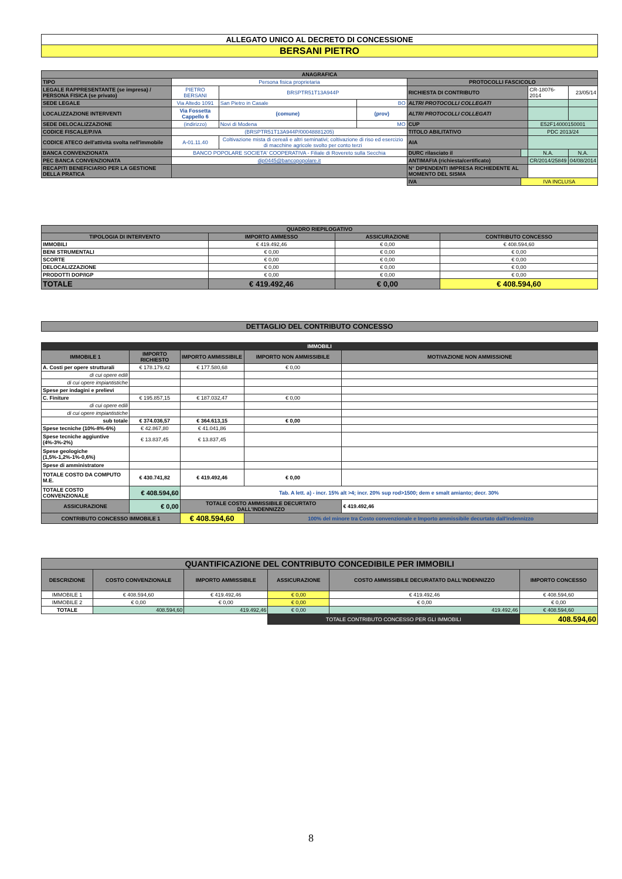| ALLEGATO UNICO AL DECRETO DI CONCESSIONE |
| BERSANI PIETRO |
| ANAGRAFICA | | | | | | | |
| --- | --- | --- | --- | --- | --- | --- | --- |
| TIPO | Persona fisica proprietaria | | | PROTOCOLLI FASCICOLO | | | |
| LEGALE RAPPRESENTANTE (se impresa) / PERSONA FISICA (se privato) | PIETRO BERSANI | BRSPTR51T13A944P | | RICHIESTA DI CONTRIBUTO | | CR-18076-2014 | 23/05/14 |
| SEDE LEGALE | Via Altedo 1091 | San Pietro in Casale | BO | ALTRI PROTOCOLLI COLLEGATI | | | |
| LOCALIZZAZIONE INTERVENTI | Via Fossetta Cappello 6 | (comune) | (prov) | ALTRI PROTOCOLLI COLLEGATI | | | |
| SEDE DELOCALIZZAZIONE | (indirizzo) | Novi di Modena | MO | CUP | | E52F14000150001 | |
| CODICE FISCALE/P.IVA | (BRSPTR51T13A944P/00048881205) | | | TITOLO ABILITATIVO | | PDC 2013/24 | |
| CODICE ATECO dell'attività svolta nell'immobile | A-01.11.40 | Coltivazione mista di cereali e altri seminativi; coltivazione di riso ed esercizio di macchine agricole svolto per conto terzi | | AIA | | | |
| BANCA CONVENZIONATA | BANCO POPOLARE SOCIETA' COOPERATIVA - Filiale di Rovereto sulla Secchia | | | DURC rilasciato il | | N.A. | N.A. |
| PEC BANCA CONVENZIONATA | dip0445@bancopopolare.it | | | ANTIMAFIA (richiesta/certificato) | | CR/2014/25849 | 04/08/2014 |
| RECAPITI BENEFICIARIO PER LA GESTIONE DELLA PRATICA | | | | N° DIPENDENTI IMPRESA RICHIEDENTE AL MOMENTO DEL SISMA | | | |
| | | | | IVA | IVA INCLUSA | | |
| QUADRO RIEPILOGATIVO | | | |
| --- | --- | --- | --- |
| TIPOLOGIA DI INTERVENTO | IMPORTO AMMESSO | ASSICURAZIONE | CONTRIBUTO CONCESSO |
| IMMOBILI | € 419.492,46 | € 0,00 | € 408.594,60 |
| BENI STRUMENTALI | € 0,00 | € 0,00 | € 0,00 |
| SCORTE | € 0,00 | € 0,00 | € 0,00 |
| DELOCALIZZAZIONE | € 0,00 | € 0,00 | € 0,00 |
| PRODOTTI DOP/IGP | € 0,00 | € 0,00 | € 0,00 |
| TOTALE | € 419.492,46 | € 0,00 | € 408.594,60 |
| DETTAGLIO DEL CONTRIBUTO CONCESSO |
| --- |
| IMMOBILI | | | | |
| --- | --- | --- | --- | --- |
| IMMOBILE 1 | IMPORTO RICHIESTO | IMPORTO AMMISSIBILE | IMPORTO NON AMMISSIBILE | MOTIVAZIONE NON AMMISSIONE |
| A. Costi per opere strutturali | € 178.179,42 | € 177.580,68 | € 0,00 | |
| di cui opere edili | | | | |
| di cui opere impiantistiche | | | | |
| Spese per indagini e prelievi | | | | |
| C. Finiture | € 195.857,15 | € 187.032,47 | € 0,00 | |
| di cui opere edili | | | | |
| di cui opere impiantistiche | | | | |
| sub totale | € 374.036,57 | € 364.613,15 | € 0,00 | |
| Spese tecniche (10%-8%-6%) | € 42.867,80 | € 41.041,86 | | |
| Spese tecniche aggiuntive (4%-3%-2%) | € 13.837,45 | € 13.837,45 | | |
| Spese geologiche (1,5%-1,2%-1%-0,6%) | | | | |
| Spese di amministratore | | | | |
| TOTALE COSTO DA COMPUTO M.E. | € 430.741,82 | € 419.492,46 | € 0,00 | |
| TOTALE COSTO CONVENZIONALE | € 408.594,60 | Tab. A lett. a) - incr. 15% alt >4; incr. 20% sup rod>1500; dem e smalt amianto; decr. 30% | | |
| ASSICURAZIONE | € 0,00 | TOTALE COSTO AMMISSIBILE DECURTATO DALL'INDENNIZZO | | € 419.492,46 |
| CONTRIBUTO CONCESSO IMMOBILE 1 | | € 408.594,60 | 100% del minore tra Costo convenzionale e Importo ammissibile decurtato dall'indennizzo | |
| QUANTIFICAZIONE DEL CONTRIBUTO CONCEDIBILE PER IMMOBILI | | | | | |
| --- | --- | --- | --- | --- | --- |
| DESCRIZIONE | COSTO CONVENZIONALE | IMPORTO AMMISSIBILE | ASSICURAZIONE | COSTO AMMISSIBILE DECURATATO DALL'INDENNIZZO | IMPORTO CONCESSO |
| IMMOBILE 1 | € 408.594,60 | € 419.492,46 | € 0,00 | € 419.492,46 | € 408.594,60 |
| IMMOBILE 2 | € 0,00 | € 0,00 | € 0,00 | € 0,00 | € 0,00 |
| TOTALE | 408.594,60 | 419.492,46 | € 0,00 | 419.492,46 | € 408.594,60 |
| | | | TOTALE CONTRIBUTO CONCESSO PER GLI IMMOBILI | | 408.594,60 |
8